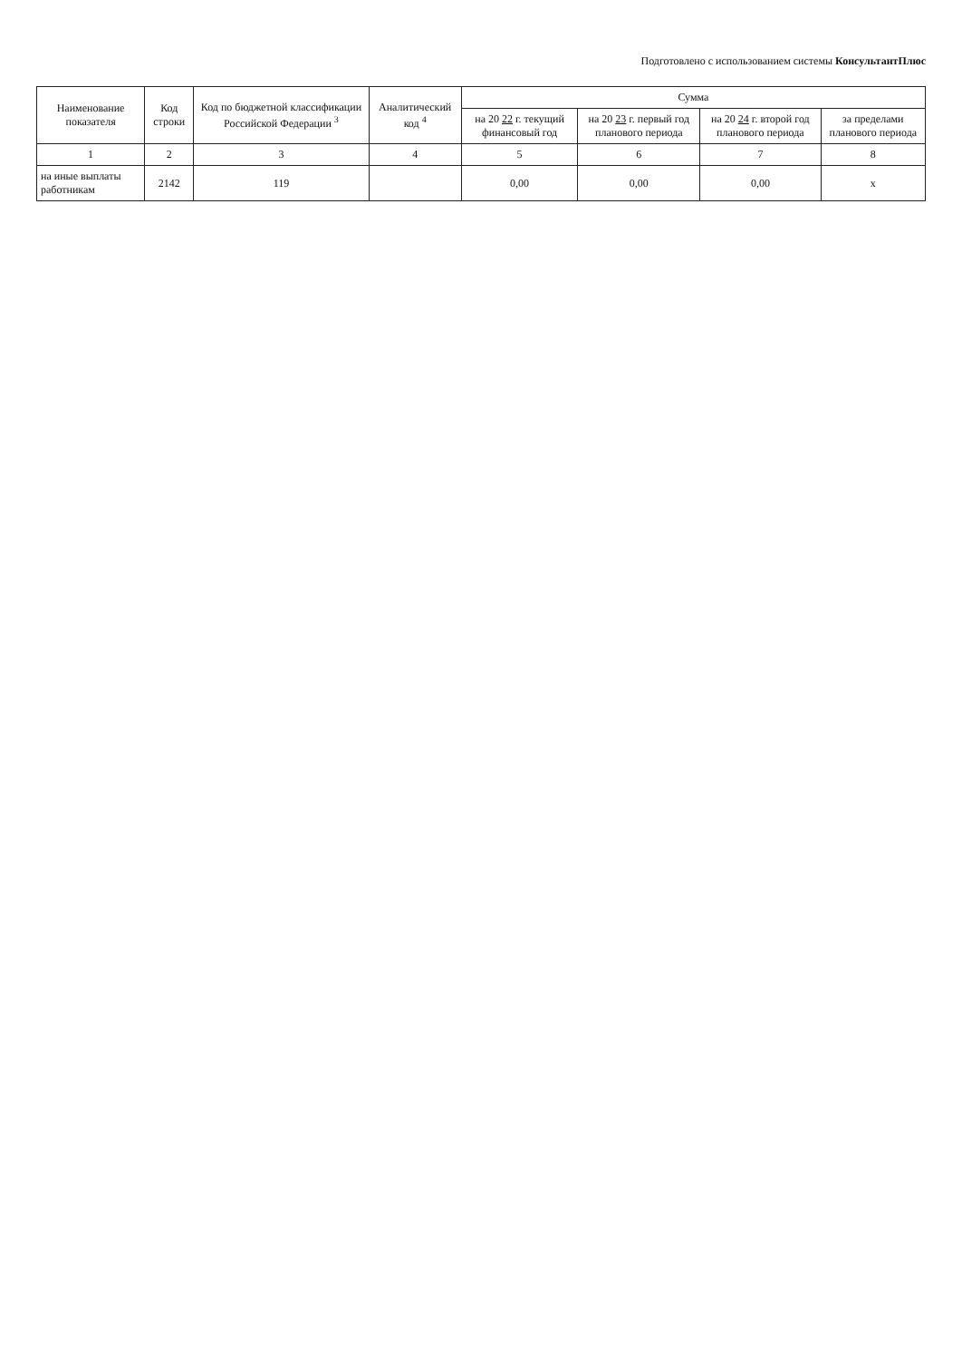Подготовлено с использованием системы КонсультантПлюс
| Наименование показателя | Код строки | Код по бюджетной классификации Российской Федерации <sup>3</sup> | Аналитический код <sup>4</sup> | Сумма | | | |
| --- | --- | --- | --- | --- | --- | --- | --- |
| | | | | на 20 22 г. текущий финансовый год | на 20 23 г. первый год планового периода | на 20 24 г. второй год планового периода | за пределами планового периода |
| 1 | 2 | 3 | 4 | 5 | 6 | 7 | 8 |
| на иные выплаты работникам | 2142 | 119 | | 0,00 | 0,00 | 0,00 | x |